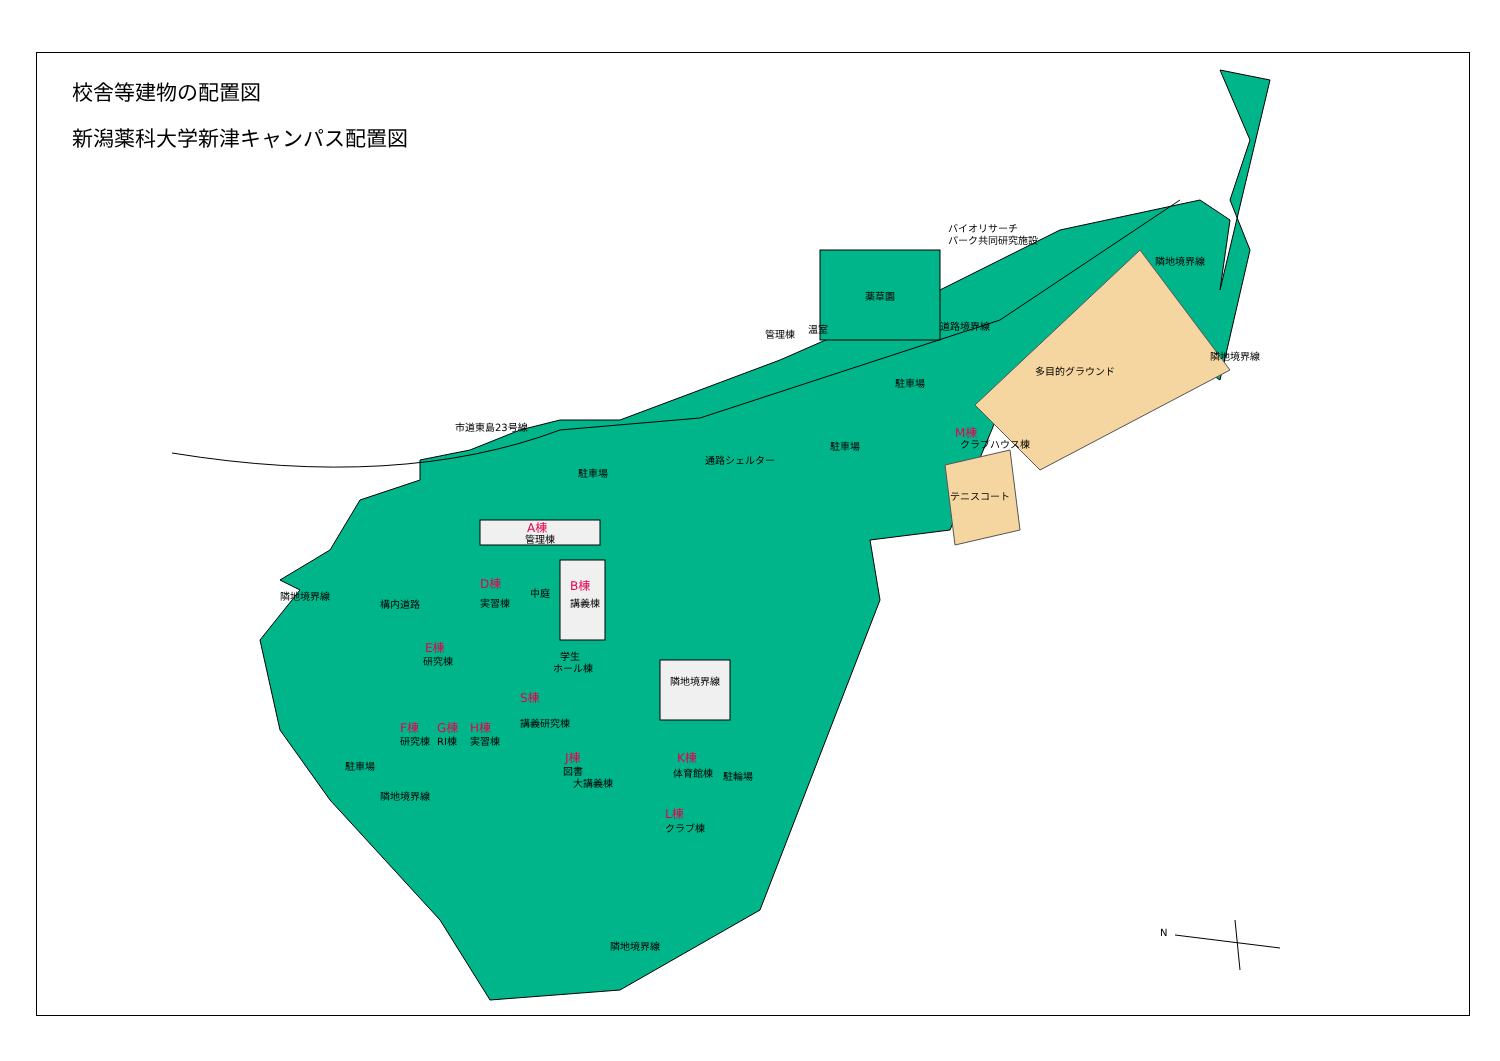校舎等建物の配置図
新潟薬科大学新津キャンパス配置図
市道東島23号線
バイオリサーチ
パーク共同研究施設
薬草園
管理棟
温室
道路境界線
駐車場
多目的グラウンド
駐車場
通路シェルター
M棟
クラブハウス棟
テニスコート
駐車場
A棟
管理棟
B棟
講義棟
D棟
実習棟
中庭
学生
ホール棟
E棟
研究棟
S棟
講義研究棟
F棟
研究棟
G棟
RI棟
H棟
実習棟
J棟
図書
大講義棟
K棟
体育館棟
駐輪場
L棟
クラブ棟
駐車場
構内道路
隣地境界線
隣地境界線
隣地境界線
隣地境界線
隣地境界線
隣地境界線
N